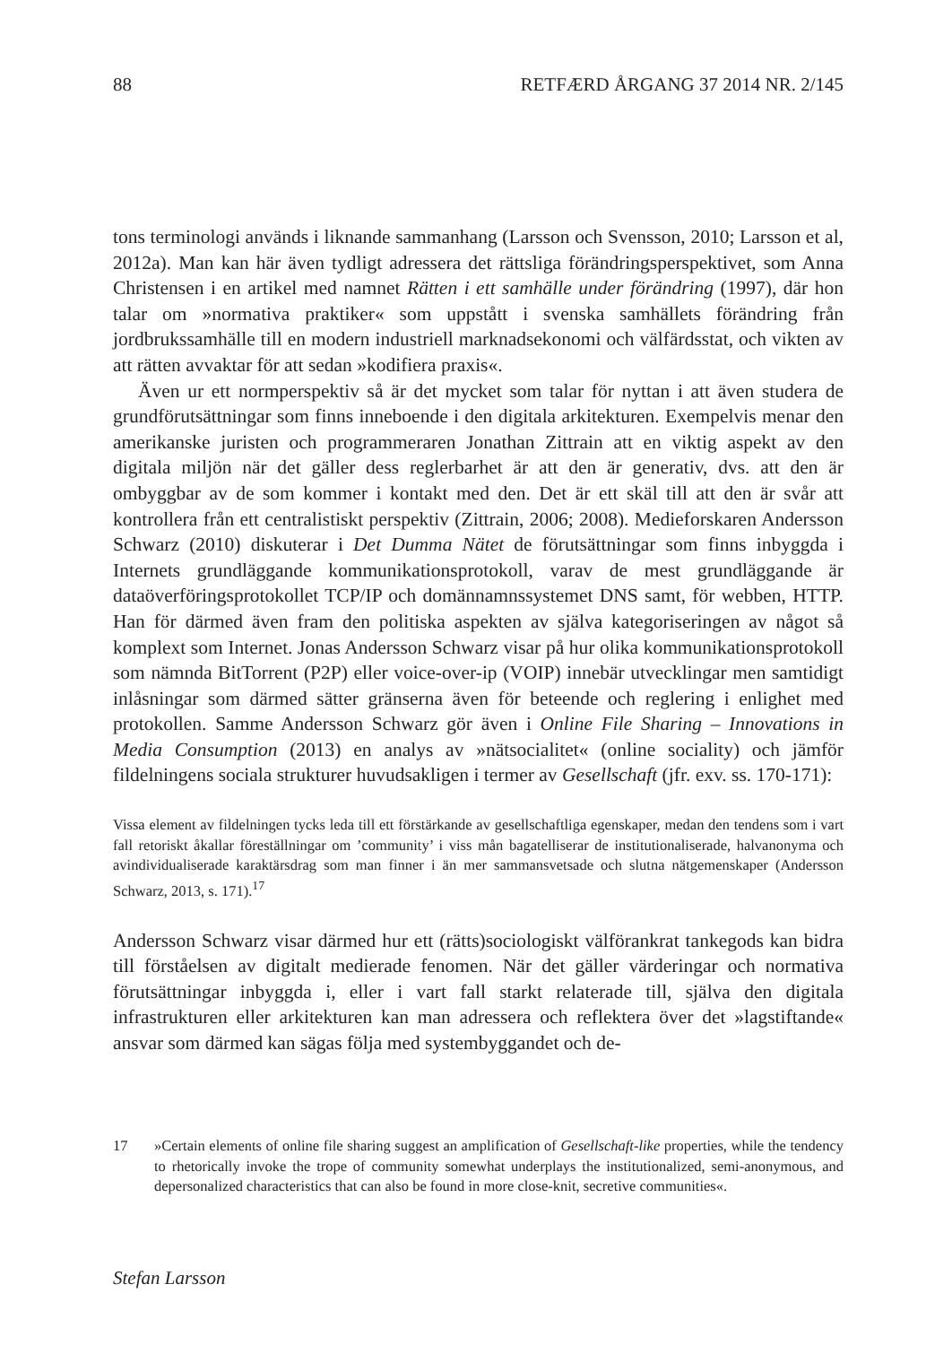88 RETFÆRD ÅRGANG 37 2014 NR. 2/145
tons terminologi används i liknande sammanhang (Larsson och Svensson, 2010; Larsson et al, 2012a). Man kan här även tydligt adressera det rättsliga förändringsperspektivet, som Anna Christensen i en artikel med namnet Rätten i ett samhälle under förändring (1997), där hon talar om »normativa praktiker« som uppstått i svenska samhällets förändring från jordbrukssamhälle till en modern industriell marknadsekonomi och välfärdsstat, och vikten av att rätten avvaktar för att sedan »kodifiera praxis«.
Även ur ett normperspektiv så är det mycket som talar för nyttan i att även studera de grundförutsättningar som finns inneboende i den digitala arkitekturen. Exempelvis menar den amerikanske juristen och programmeraren Jonathan Zittrain att en viktig aspekt av den digitala miljön när det gäller dess reglerbarhet är att den är generativ, dvs. att den är ombyggbar av de som kommer i kontakt med den. Det är ett skäl till att den är svår att kontrollera från ett centralistiskt perspektiv (Zittrain, 2006; 2008). Medieforskaren Andersson Schwarz (2010) diskuterar i Det Dumma Nätet de förutsättningar som finns inbyggda i Internets grundläggande kommunikationsprotokoll, varav de mest grundläggande är dataöverföringsprotokollet TCP/IP och domännamnssystemet DNS samt, för webben, HTTP. Han för därmed även fram den politiska aspekten av själva kategoriseringen av något så komplext som Internet. Jonas Andersson Schwarz visar på hur olika kommunikationsprotokoll som nämnda BitTorrent (P2P) eller voice-over-ip (VOIP) innebär utvecklingar men samtidigt inlåsningar som därmed sätter gränserna även för beteende och reglering i enlighet med protokollen. Samme Andersson Schwarz gör även i Online File Sharing – Innovations in Media Consumption (2013) en analys av »nätsocialitet« (online sociality) och jämför fildelningens sociala strukturer huvudsakligen i termer av Gesellschaft (jfr. exv. ss. 170-171):
Vissa element av fildelningen tycks leda till ett förstärkande av gesellschaftliga egenskaper, medan den tendens som i vart fall retoriskt åkallar föreställningar om ’community’ i viss mån bagatelliserar de institutionaliserade, halvanonyma och avindividualiserade karaktärsdrag som man finner i än mer sammansvetsade och slutna nätgemenskaper (Andersson Schwarz, 2013, s. 171).<sup>17</sup>
Andersson Schwarz visar därmed hur ett (rätts)sociologiskt välförankrat tankegods kan bidra till förståelsen av digitalt medierade fenomen. När det gäller värderingar och normativa förutsättningar inbyggda i, eller i vart fall starkt relaterade till, själva den digitala infrastrukturen eller arkitekturen kan man adressera och reflektera över det »lagstiftande« ansvar som därmed kan sägas följa med systembyggandet och de-
17 »Certain elements of online file sharing suggest an amplification of Gesellschaft-like properties, while the tendency to rhetorically invoke the trope of community somewhat underplays the institutionalized, semi-anonymous, and depersonalized characteristics that can also be found in more close-knit, secretive communities«.
Stefan Larsson